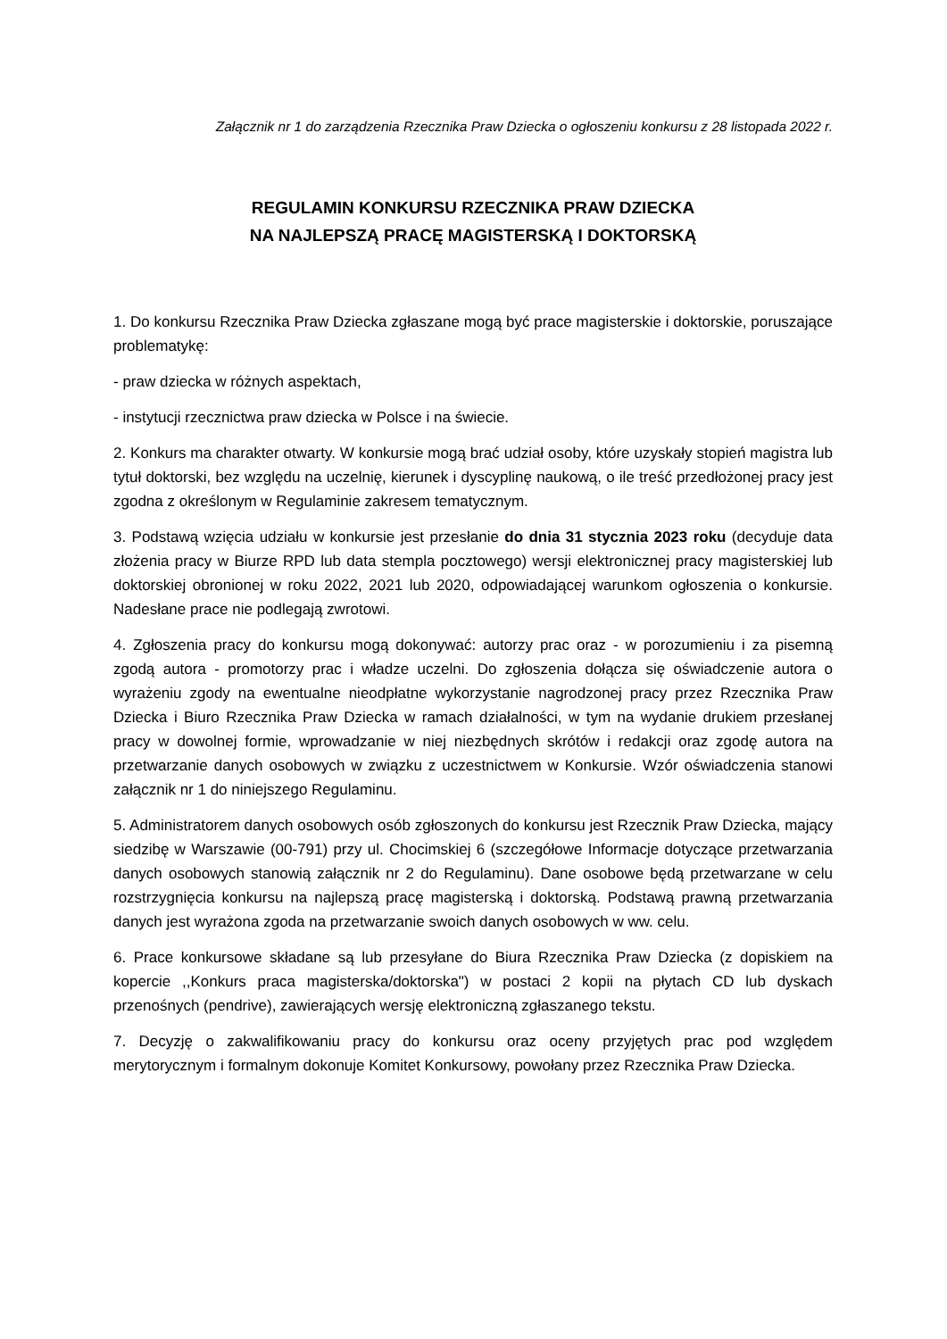Załącznik nr 1 do zarządzenia Rzecznika Praw Dziecka o ogłoszeniu konkursu z 28 listopada 2022 r.
REGULAMIN KONKURSU RZECZNIKA PRAW DZIECKA
NA NAJLEPSZĄ PRACĘ MAGISTERSKĄ I DOKTORSKĄ
1. Do konkursu Rzecznika Praw Dziecka zgłaszane mogą być prace magisterskie i doktorskie, poruszające problematykę:
- praw dziecka w różnych aspektach,
- instytucji rzecznictwa praw dziecka w Polsce i na świecie.
2. Konkurs ma charakter otwarty. W konkursie mogą brać udział osoby, które uzyskały stopień magistra lub tytuł doktorski, bez względu na uczelnię, kierunek i dyscyplinę naukową, o ile treść przedłożonej pracy jest zgodna z określonym w Regulaminie zakresem tematycznym.
3. Podstawą wzięcia udziału w konkursie jest przesłanie do dnia 31 stycznia 2023 roku (decyduje data złożenia pracy w Biurze RPD lub data stempla pocztowego) wersji elektronicznej pracy magisterskiej lub doktorskiej obronionej w roku 2022, 2021 lub 2020, odpowiadającej warunkom ogłoszenia o konkursie. Nadesłane prace nie podlegają zwrotowi.
4. Zgłoszenia pracy do konkursu mogą dokonywać: autorzy prac oraz - w porozumieniu i za pisemną zgodą autora - promotorzy prac i władze uczelni. Do zgłoszenia dołącza się oświadczenie autora o wyrażeniu zgody na ewentualne nieodpłatne wykorzystanie nagrodzonej pracy przez Rzecznika Praw Dziecka i Biuro Rzecznika Praw Dziecka w ramach działalności, w tym na wydanie drukiem przesłanej pracy w dowolnej formie, wprowadzanie w niej niezbędnych skrótów i redakcji oraz zgodę autora na przetwarzanie danych osobowych w związku z uczestnictwem w Konkursie. Wzór oświadczenia stanowi załącznik nr 1 do niniejszego Regulaminu.
5. Administratorem danych osobowych osób zgłoszonych do konkursu jest Rzecznik Praw Dziecka, mający siedzibę w Warszawie (00-791) przy ul. Chocimskiej 6 (szczegółowe Informacje dotyczące przetwarzania danych osobowych stanowią załącznik nr 2 do Regulaminu). Dane osobowe będą przetwarzane w celu rozstrzygnięcia konkursu na najlepszą pracę magisterską i doktorską. Podstawą prawną przetwarzania danych jest wyrażona zgoda na przetwarzanie swoich danych osobowych w ww. celu.
6. Prace konkursowe składane są lub przesyłane do Biura Rzecznika Praw Dziecka (z dopiskiem na kopercie ,,Konkurs praca magisterska/doktorska") w postaci 2 kopii na płytach CD lub dyskach przenośnych (pendrive), zawierających wersję elektroniczną zgłaszanego tekstu.
7. Decyzję o zakwalifikowaniu pracy do konkursu oraz oceny przyjętych prac pod względem merytorycznym i formalnym dokonuje Komitet Konkursowy, powołany przez Rzecznika Praw Dziecka.